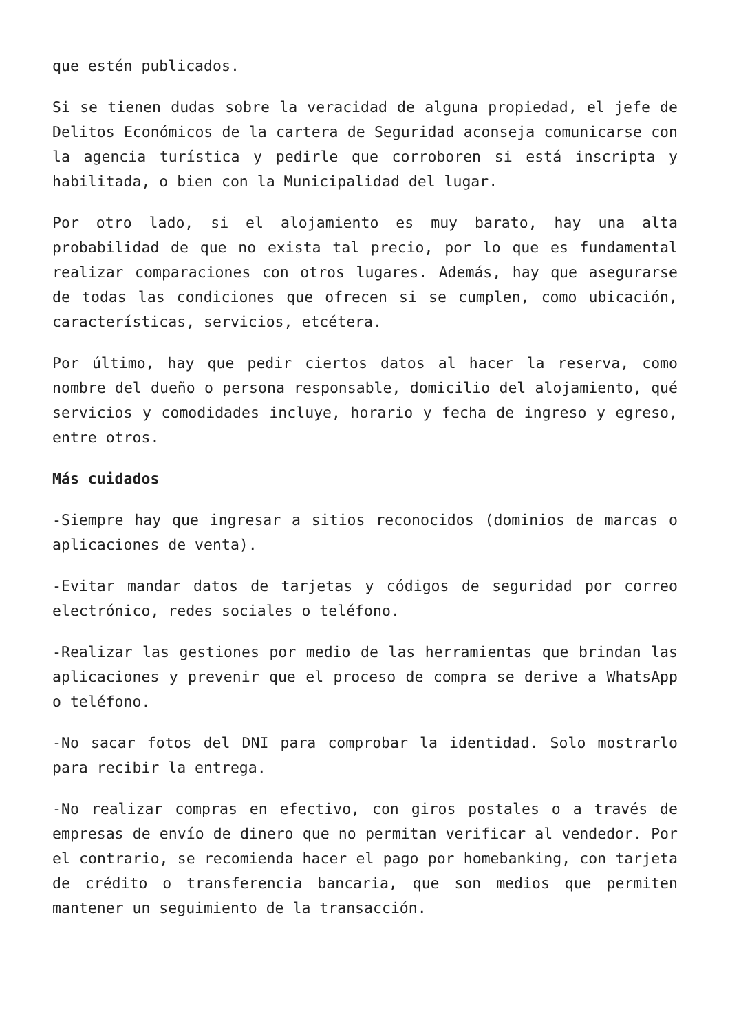que estén publicados.
Si se tienen dudas sobre la veracidad de alguna propiedad, el jefe de Delitos Económicos de la cartera de Seguridad aconseja comunicarse con la agencia turística y pedirle que corroboren si está inscripta y habilitada, o bien con la Municipalidad del lugar.
Por otro lado, si el alojamiento es muy barato, hay una alta probabilidad de que no exista tal precio, por lo que es fundamental realizar comparaciones con otros lugares. Además, hay que asegurarse de todas las condiciones que ofrecen si se cumplen, como ubicación, características, servicios, etcétera.
Por último, hay que pedir ciertos datos al hacer la reserva, como nombre del dueño o persona responsable, domicilio del alojamiento, qué servicios y comodidades incluye, horario y fecha de ingreso y egreso, entre otros.
Más cuidados
-Siempre hay que ingresar a sitios reconocidos (dominios de marcas o aplicaciones de venta).
-Evitar mandar datos de tarjetas y códigos de seguridad por correo electrónico, redes sociales o teléfono.
-Realizar las gestiones por medio de las herramientas que brindan las aplicaciones y prevenir que el proceso de compra se derive a WhatsApp o teléfono.
-No sacar fotos del DNI para comprobar la identidad. Solo mostrarlo para recibir la entrega.
-No realizar compras en efectivo, con giros postales o a través de empresas de envío de dinero que no permitan verificar al vendedor. Por el contrario, se recomienda hacer el pago por homebanking, con tarjeta de crédito o transferencia bancaria, que son medios que permiten mantener un seguimiento de la transacción.